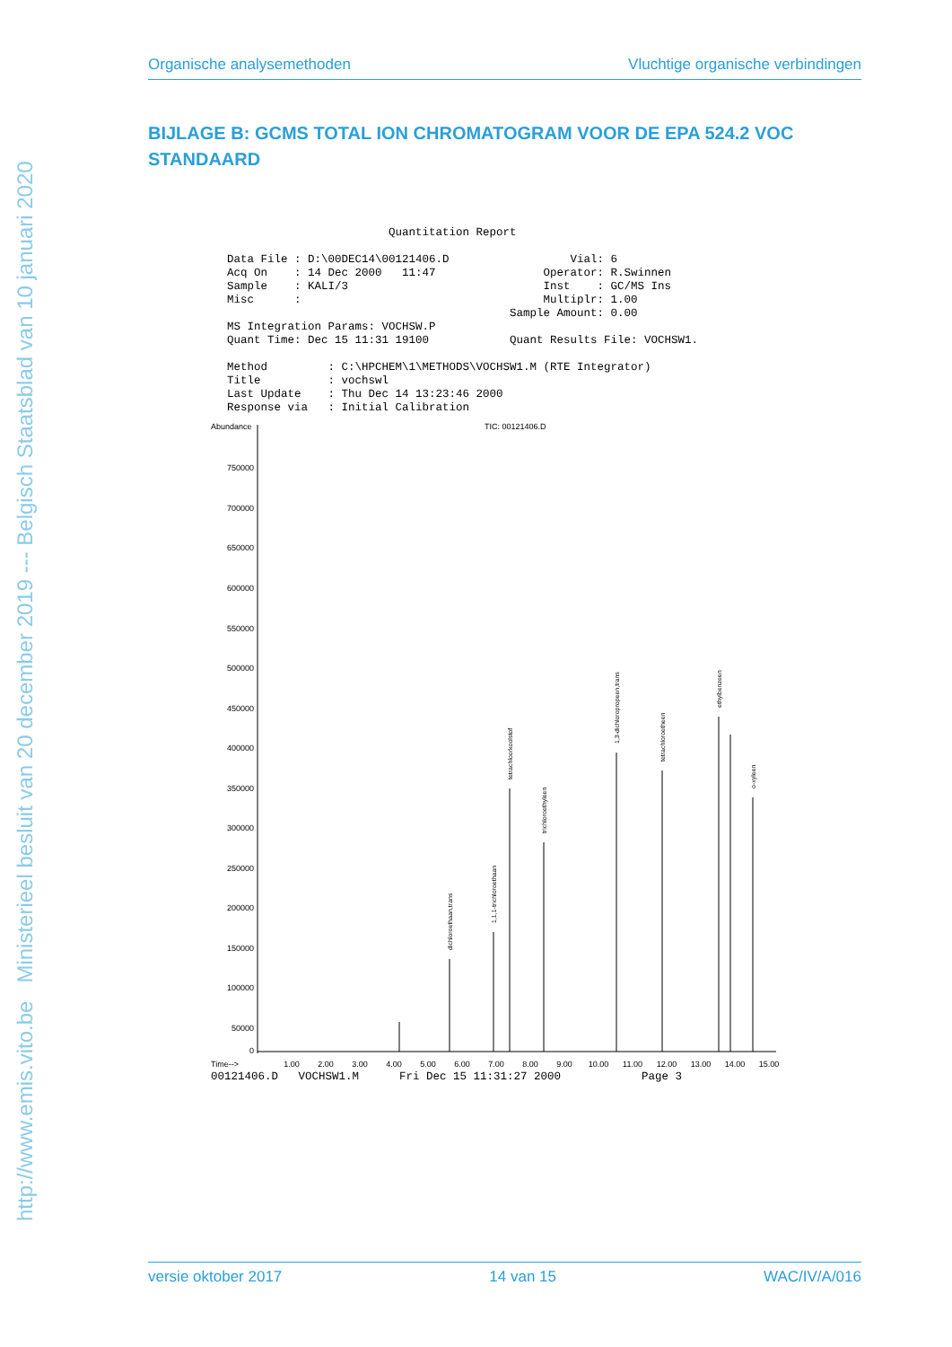http://www.emis.vito.be Ministerieel besluit van 20 december 2019 --- Belgisch Staatsblad van 10 januari 2020
Organische analysemethoden Vluchtige organische verbindingen
BIJLAGE B: GCMS TOTAL ION CHROMATOGRAM VOOR DE EPA 524.2 VOC STANDAARD
                        Quantitation Report

Data File : D:\00DEC14\00121406.D                  Vial: 6
Acq On    : 14 Dec 2000   11:47                Operator: R.Swinnen
Sample    : KALI/3                             Inst    : GC/MS Ins
Misc      :                                    Multiplr: 1.00
                                          Sample Amount: 0.00
MS Integration Params: VOCHSW.P
Quant Time: Dec 15 11:31 19100            Quant Results File: VOCHSW1.

Method         : C:\HPCHEM\1\METHODS\VOCHSW1.M (RTE Integrator)
Title          : vochswl
Last Update    : Thu Dec 14 13:23:46 2000
Response via   : Initial Calibration
Abundance
TIC: 00121406.D
750000
700000
650000
600000
550000
500000
450000
400000
350000
300000
250000
200000
150000
100000
50000
0
Time-->
1.00
2.00
3.00
4.00
5.00
6.00
7.00
8.00
9.00
10.00
11.00
12.00
13.00
14.00
15.00
tetrachloorkoolstof
1,3-dichloropropeen,trans
tetrachloroetheen
ethylbenzeen
o-xyleen
trichloroethyleen
1,1,1-trichloroethaan
dichloroethaan,trans
00121406.D   VOCHSW1.M      Fri Dec 15 11:31:27 2000            Page 3
versie oktober 2017 14 van 15 WAC/IV/A/016